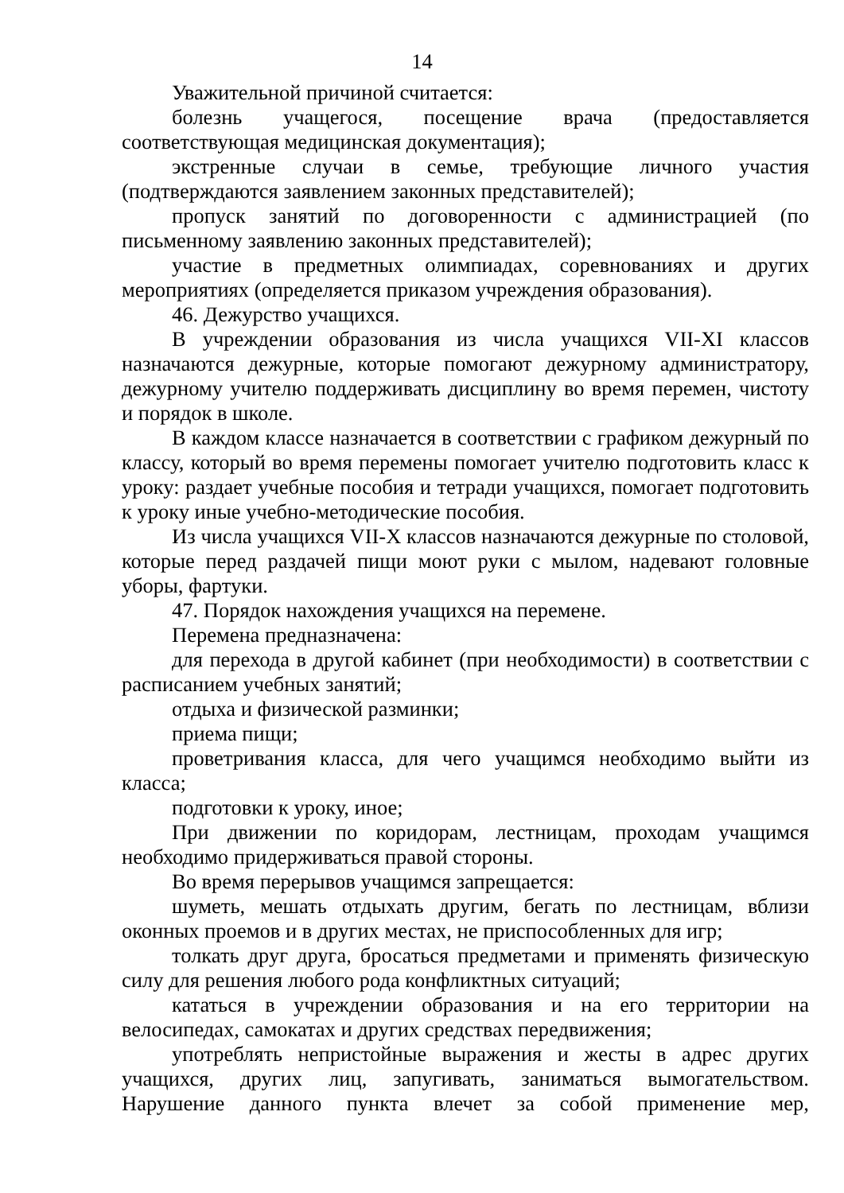14
Уважительной причиной считается:
болезнь учащегося, посещение врача (предоставляется соответствующая медицинская документация);
экстренные случаи в семье, требующие личного участия (подтверждаются заявлением законных представителей);
пропуск занятий по договоренности с администрацией (по письменному заявлению законных представителей);
участие в предметных олимпиадах, соревнованиях и других мероприятиях (определяется приказом учреждения образования).
46. Дежурство учащихся.
В учреждении образования из числа учащихся VII-XI классов назначаются дежурные, которые помогают дежурному администратору, дежурному учителю поддерживать дисциплину во время перемен, чистоту и порядок в школе.
В каждом классе назначается в соответствии с графиком дежурный по классу, который во время перемены помогает учителю подготовить класс к уроку: раздает учебные пособия и тетради учащихся, помогает подготовить к уроку иные учебно-методические пособия.
Из числа учащихся VII-X классов назначаются дежурные по столовой, которые перед раздачей пищи моют руки с мылом, надевают головные уборы, фартуки.
47. Порядок нахождения учащихся на перемене.
Перемена предназначена:
для перехода в другой кабинет (при необходимости) в соответствии с расписанием учебных занятий;
отдыха и физической разминки;
приема пищи;
проветривания класса, для чего учащимся необходимо выйти из класса;
подготовки к уроку, иное;
При движении по коридорам, лестницам, проходам учащимся необходимо придерживаться правой стороны.
Во время перерывов учащимся запрещается:
шуметь, мешать отдыхать другим, бегать по лестницам, вблизи оконных проемов и в других местах, не приспособленных для игр;
толкать друг друга, бросаться предметами и применять физическую силу для решения любого рода конфликтных ситуаций;
кататься в учреждении образования и на его территории на велосипедах, самокатах и других средствах передвижения;
употреблять непристойные выражения и жесты в адрес других учащихся, других лиц, запугивать, заниматься вымогательством. Нарушение данного пункта влечет за собой применение мер,